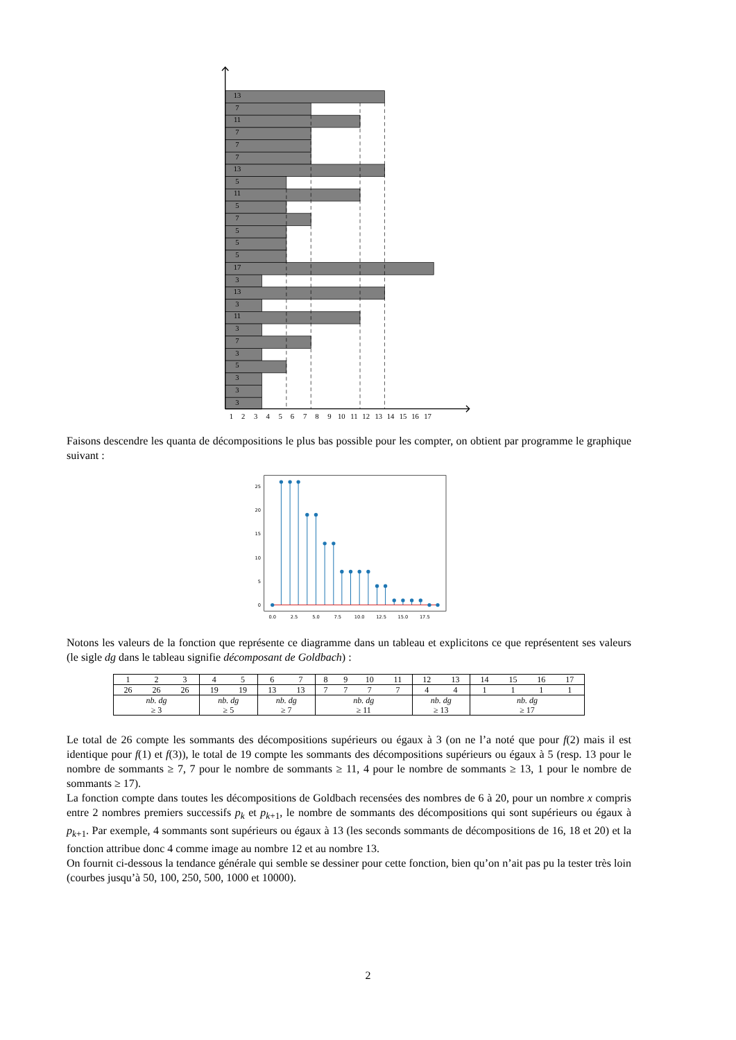13
7
11
7
7
7
13
5
11
5
7
5
5
5
17
3
13
3
11
3
7
3
5
3
3
3
1
2
3
4
5
6
7
8
9
10
11
12
13
14
15
16
17
Faisons descendre les quanta de décompositions le plus bas possible pour les compter, on obtient par programme le graphique suivant :
25
20
15
10
5
0
0.0
2.5
5.0
7.5
10.0
12.5
15.0
17.5
Notons les valeurs de la fonction que représente ce diagramme dans un tableau et explicitons ce que représentent ses valeurs (le sigle dg dans le tableau signifie décomposant de Goldbach) :
| 1 | 2 | 3 | 4 | 5 | 6 | 7 | 8 | 9 | 10 | 11 | 12 | 13 | 14 | 15 | 16 | 17 |
| 26 | 26 | 26 | 19 | 19 | 13 | 13 | 7 | 7 | 7 | 7 | 4 | 4 | 1 | 1 | 1 | 1 |
| nb. dg ≥ 3 | | | nb. dg ≥ 5 | | nb. dg ≥ 7 | | nb. dg ≥ 11 | | | | nb. dg ≥ 13 | | nb. dg ≥ 17 | | | |
Le total de 26 compte les sommants des décompositions supérieurs ou égaux à 3 (on ne l’a noté que pour f(2) mais il est identique pour f(1) et f(3)), le total de 19 compte les sommants des décompositions supérieurs ou égaux à 5 (resp. 13 pour le nombre de sommants ≥ 7, 7 pour le nombre de sommants ≥ 11, 4 pour le nombre de sommants ≥ 13, 1 pour le nombre de sommants ≥ 17).
La fonction compte dans toutes les décompositions de Goldbach recensées des nombres de 6 à 20, pour un nombre x compris entre 2 nombres premiers successifs p<sub>k</sub> et p<sub>k+1</sub>, le nombre de sommants des décompositions qui sont supérieurs ou égaux à p<sub>k+1</sub>. Par exemple, 4 sommants sont supérieurs ou égaux à 13 (les seconds sommants de décompositions de 16, 18 et 20) et la fonction attribue donc 4 comme image au nombre 12 et au nombre 13.
On fournit ci-dessous la tendance générale qui semble se dessiner pour cette fonction, bien qu’on n’ait pas pu la tester très loin (courbes jusqu’à 50, 100, 250, 500, 1000 et 10000).
2